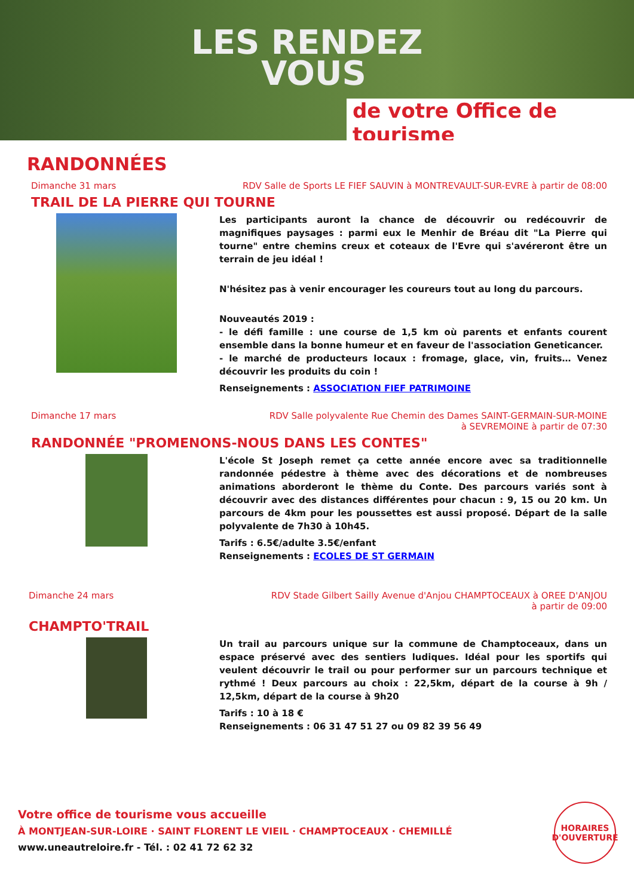LES RENDEZ
VOUS
de votre Office de tourisme
RANDONNÉES
Dimanche 31 mars RDV Salle de Sports LE FIEF SAUVIN à MONTREVAULT-SUR-EVRE à partir de 08:00
TRAIL DE LA PIERRE QUI TOURNE
Les participants auront la chance de découvrir ou redécouvrir de magnifiques paysages : parmi eux le Menhir de Bréau dit "La Pierre qui tourne" entre chemins creux et coteaux de l'Evre qui s'avéreront être un terrain de jeu idéal !
N'hésitez pas à venir encourager les coureurs tout au long du parcours.
Nouveautés 2019 :
- le défi famille : une course de 1,5 km où parents et enfants courent ensemble dans la bonne humeur et en faveur de l'association Geneticancer.
- le marché de producteurs locaux : fromage, glace, vin, fruits… Venez découvrir les produits du coin !
Renseignements : ASSOCIATION FIEF PATRIMOINE
Dimanche 17 mars RDV Salle polyvalente Rue Chemin des Dames SAINT-GERMAIN-SUR-MOINE
à SEVREMOINE à partir de 07:30
RANDONNÉE "PROMENONS-NOUS DANS LES CONTES"
L'école St Joseph remet ça cette année encore avec sa traditionnelle randonnée pédestre à thème avec des décorations et de nombreuses animations aborderont le thème du Conte. Des parcours variés sont à découvrir avec des distances différentes pour chacun : 9, 15 ou 20 km. Un parcours de 4km pour les poussettes est aussi proposé. Départ de la salle polyvalente de 7h30 à 10h45.
Tarifs : 6.5€/adulte 3.5€/enfant
Renseignements : ECOLES DE ST GERMAIN
Dimanche 24 mars RDV Stade Gilbert Sailly Avenue d'Anjou CHAMPTOCEAUX à OREE D'ANJOU
à partir de 09:00
CHAMPTO'TRAIL
Un trail au parcours unique sur la commune de Champtoceaux, dans un espace préservé avec des sentiers ludiques. Idéal pour les sportifs qui veulent découvrir le trail ou pour performer sur un parcours technique et rythmé ! Deux parcours au choix : 22,5km, départ de la course à 9h / 12,5km, départ de la course à 9h20
Tarifs : 10 à 18 €
Renseignements : 06 31 47 51 27 ou 09 82 39 56 49
Votre office de tourisme vous accueille
À MONTJEAN-SUR-LOIRE · SAINT FLORENT LE VIEIL · CHAMPTOCEAUX · CHEMILLÉ
www.uneautreloire.fr - Tél. : 02 41 72 62 32
HORAIRES
D'OUVERTURE